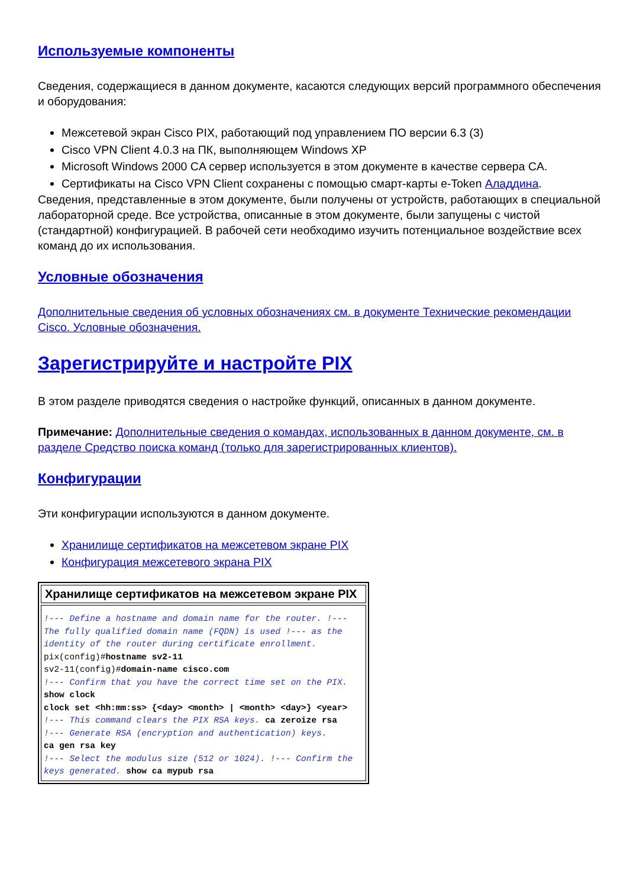Используемые компоненты
Сведения, содержащиеся в данном документе, касаются следующих версий программного обеспечения и оборудования:
Межсетевой экран Cisco PIX, работающий под управлением ПО версии 6.3 (3)
Cisco VPN Client 4.0.3 на ПК, выполняющем Windows XP
Microsoft Windows 2000 CA сервер используется в этом документе в качестве сервера CA.
Сертификаты на Cisco VPN Client сохранены с помощью смарт-карты e-Token Аладдина.
Сведения, представленные в этом документе, были получены от устройств, работающих в специальной лабораторной среде. Все устройства, описанные в этом документе, были запущены с чистой (стандартной) конфигурацией. В рабочей сети необходимо изучить потенциальное воздействие всех команд до их использования.
Условные обозначения
Дополнительные сведения об условных обозначениях см. в документе Технические рекомендации Cisco. Условные обозначения.
Зарегистрируйте и настройте PIX
В этом разделе приводятся сведения о настройке функций, описанных в данном документе.
Примечание: Дополнительные сведения о командах, использованных в данном документе, см. в разделе Средство поиска команд (только для зарегистрированных клиентов).
Конфигурации
Эти конфигурации используются в данном документе.
Хранилище сертификатов на межсетевом экране PIX
Конфигурация межсетевого экрана PIX
| Хранилище сертификатов на межсетевом экране PIX |
| --- |
| !--- Define a hostname and domain name for the router. !--- The fully qualified domain name (FQDN) is used !--- as the identity of the router during certificate enrollment. pix(config)# hostname sv2-11 sv2-11(config)# domain-name cisco.com !--- Confirm that you have the correct time set on the PIX. show clock clock set <hh:mm:ss> {<day> <month> / <month> <day>} <year> !--- This command clears the PIX RSA keys. ca zeroize rsa !--- Generate RSA (encryption and authentication) keys. ca gen rsa key !--- Select the modulus size (512 or 1024). !--- Confirm the keys generated. show ca mypub rsa |